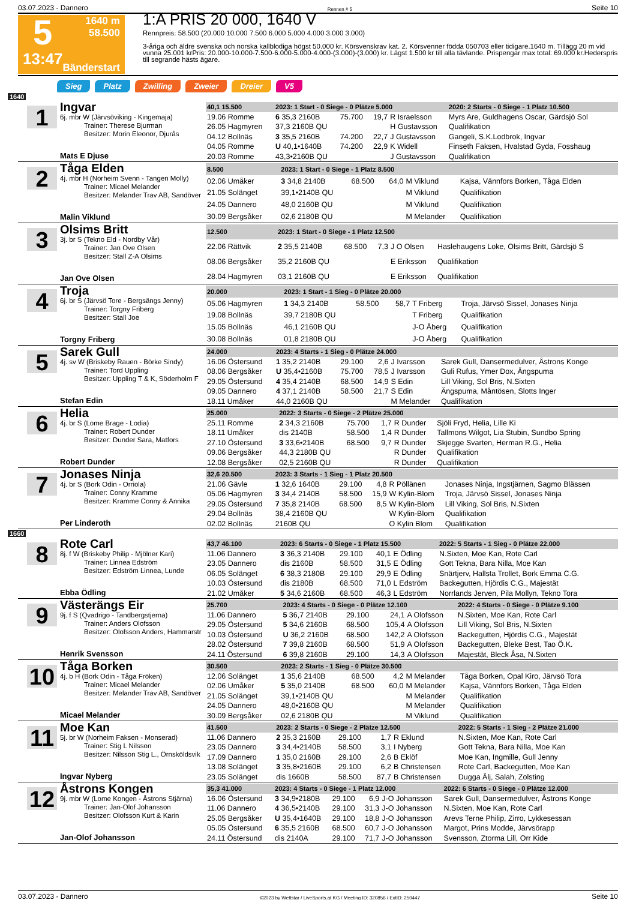03.07.2023 - Dannero Rennen # 5 Seite 10
5
13:47
1640 m
58.500
Bänderstart
1:A PRIS 20 000, 1640 V
Rennpreis: 58.500 (20.000 10.000 7.500 6.000 5.000 4.000 3.000 3.000)
3-åriga och äldre svenska och norska kallblodiga högst 50.000 kr. Körsvenskrav kat. 2. Körsvenner födda 050703 eller tidigare.1640 m. Tillägg 20 m vid vunna 25.001 krPris: 20.000-10.000-7.500-6.000-5.000-4.000-(3.000)-(3.000) kr. Lägst 1.500 kr till alla tävlande. Prispengar max total: 69.000 kr.Hederspris till segrande hästs ägare.
Sieg Platz Zwilling Zweier Dreier V5
1640
1
Ingvar
6j. mbr W (Järvsöviking - Kingemaja)
Trainer: Therese Bjurman
Besitzer: Morin Eleonor, Djurås
Mats E Djuse
| 40,1 15.500 | 2023: 1 Start - 0 Siege - 0 Plätze 5.000 | | | | 2020: 2 Starts - 0 Siege - 1 Platz 10.500 |
| --- | --- | --- | --- | --- | --- |
| 19.06 Romme | 6 35,3 2160B | 75.700 | 19,7 | R Israelsson | Myrs Are, Guldhagens Oscar, Gärdsjö Sol |
| 26.05 Hagmyren | 37,3 2160B QU | | | H Gustavsson | Qualifikation |
| 04.12 Bollnäs | 3 35,5 2160B | 74.200 | 22,7 | J Gustavsson | Gangeli, S.K.Lodbrok, Ingvar |
| 04.05 Romme | U 40,1•1640B | 74.200 | 22,9 | K Widell | Finseth Faksen, Hvalstad Gyda, Fosshaug |
| 20.03 Romme | 43,3•2160B QU | | | J Gustavsson | Qualifikation |
2
Tåga Elden
4j. mbr H (Norheim Svenn - Tangen Molly)
Trainer: Micael Melander
Besitzer: Melander Trav AB, Sandöver
Malin Viklund
| 8.500 | 2023: 1 Start - 0 Siege - 1 Platz 8.500 | | | | |
| --- | --- | --- | --- | --- | --- |
| 02.06 Umåker | 3 34,8 2140B | 68.500 | 64,0 | M Viklund | Kajsa, Vännfors Borken, Tåga Elden |
| 21.05 Solänget | 39,1•2140B QU | | | M Viklund | Qualifikation |
| 24.05 Dannero | 48,0 2160B QU | | | M Viklund | Qualifikation |
| 30.09 Bergsåker | 02,6 2180B QU | | | M Melander | Qualifikation |
3
Olsims Britt
3j. br S (Tekno Eld - Nordby Vår)
Trainer: Jan Ove Olsen
Besitzer: Stall Z-A Olsims
Jan Ove Olsen
| 12.500 | 2023: 1 Start - 0 Siege - 1 Platz 12.500 | | | | |
| --- | --- | --- | --- | --- | --- |
| 22.06 Rättvik | 2 35,5 2140B | 68.500 | 7,3 | J O Olsen | Haslehaugens Loke, Olsims Britt, Gärdsjö S |
| 08.06 Bergsåker | 35,2 2160B QU | | | E Eriksson | Qualifikation |
| 28.04 Hagmyren | 03,1 2160B QU | | | E Eriksson | Qualifikation |
4
Troja
6j. br S (Järvsö Tore - Bergsängs Jenny)
Trainer: Torgny Friberg
Besitzer: Stall Joe
Torgny Friberg
| 20.000 | 2023: 1 Start - 1 Sieg - 0 Plätze 20.000 | | | | |
| --- | --- | --- | --- | --- | --- |
| 05.06 Hagmyren | 1 34,3 2140B | 58.500 | 58,7 | T Friberg | Troja, Järvsö Sissel, Jonases Ninja |
| 19.08 Bollnäs | 39,7 2180B QU | | | T Friberg | Qualifikation |
| 15.05 Bollnäs | 46,1 2160B QU | | | J-O Åberg | Qualifikation |
| 30.08 Bollnäs | 01,8 2180B QU | | | J-O Åberg | Qualifikation |
5
Sarek Gull
4j. sv W (Briskeby Rauen - Börke Sindy)
Trainer: Tord Uppling
Besitzer: Uppling T & K, Söderholm F
Stefan Edin
| 24.000 | 2023: 4 Starts - 1 Sieg - 0 Plätze 24.000 | | | | |
| --- | --- | --- | --- | --- | --- |
| 16.06 Östersund | 1 35,2 2140B | 29.100 | 2,6 | J Ivarsson | Sarek Gull, Dansermedulver, Åstrons Konge |
| 08.06 Bergsåker | U 35,4•2160B | 75.700 | 78,5 | J Ivarsson | Guli Rufus, Ymer Dox, Ängspuma |
| 29.05 Östersund | 4 35,4 2140B | 68.500 | 14,9 | S Edin | Lill Viking, Sol Bris, N.Sixten |
| 09.05 Dannero | 4 37,1 2140B | 58.500 | 21,7 | S Edin | Ängspuma, Måntösen, Slotts Inger |
| 18.11 Umåker | 44,0 2160B QU | | | M Melander | Qualifikation |
6
Helia
4j. br S (Lome Brage - Lodia)
Trainer: Robert Dunder
Besitzer: Dunder Sara, Matfors
Robert Dunder
| 25.000 | 2022: 3 Starts - 0 Siege - 2 Plätze 25.000 | | | | |
| --- | --- | --- | --- | --- | --- |
| 25.11 Romme | 2 34,3 2160B | 75.700 | 1,7 | R Dunder | Sjöli Fryd, Helia, Lille Ki |
| 18.11 Umåker | dis 2140B | 58.500 | 1,4 | R Dunder | Tallmons Wilgot, Lia Stubin, Sundbo Spring |
| 27.10 Östersund | 3 33,6•2140B | 68.500 | 9,7 | R Dunder | Skjegge Svarten, Herman R.G., Helia |
| 09.06 Bergsåker | 44,3 2180B QU | | | R Dunder | Qualifikation |
| 12.08 Bergsåker | 02,5 2160B QU | | | R Dunder | Qualifikation |
7
Jonases Ninja
4j. br S (Bork Odin - Orriola)
Trainer: Conny Kramme
Besitzer: Kramme Conny & Annika
Per Linderoth
| 32,6 20.500 | 2023: 3 Starts - 1 Sieg - 1 Platz 20.500 | | | | |
| --- | --- | --- | --- | --- | --- |
| 21.06 Gävle | 1 32,6 1640B | 29.100 | 4,8 | R Pöllänen | Jonases Ninja, Ingstjärnen, Sagmo Blässen |
| 05.06 Hagmyren | 3 34,4 2140B | 58.500 | 15,9 | W Kylin-Blom | Troja, Järvsö Sissel, Jonases Ninja |
| 29.05 Östersund | 7 35,8 2140B | 68.500 | 8,5 | W Kylin-Blom | Lill Viking, Sol Bris, N.Sixten |
| 29.04 Bollnäs | 38,4 2160B QU | | | W Kylin-Blom | Qualifikation |
| 02.02 Bollnäs | 2160B QU | | | O Kylin Blom | Qualifikation |
1660
8
Rote Carl
8j. f W (Briskeby Philip - Mjölner Kari)
Trainer: Linnea Edström
Besitzer: Edström Linnea, Lunde
Ebba Ödling
| 43,7 46.100 | 2023: 6 Starts - 0 Siege - 1 Platz 15.500 | | | | 2022: 5 Starts - 1 Sieg - 0 Plätze 22.000 |
| --- | --- | --- | --- | --- | --- |
| 11.06 Dannero | 3 36,3 2140B | 29.100 | 40,1 | E Ödling | N.Sixten, Moe Kan, Rote Carl |
| 23.05 Dannero | dis 2160B | 58.500 | 31,5 | E Ödling | Gott Tekna, Bara Nilla, Moe Kan |
| 06.05 Solänget | 6 38,3 2180B | 29.100 | 29,9 | E Ödling | Snärtjerv, Hallsta Trollet, Bork Emma C.G. |
| 10.03 Östersund | dis 2180B | 68.500 | 71,0 | L Edström | Backegutten, Hjördis C.G., Majestät |
| 21.02 Umåker | 5 34,6 2160B | 68.500 | 46,3 | L Edström | Norrlands Jerven, Pila Mollyn, Tekno Tora |
9
Västerängs Eir
9j. f S (Qvadrigo - Tandbergstjerna)
Trainer: Anders Olofsson
Besitzer: Olofsson Anders, Hammarstr
Henrik Svensson
| 25.700 | 2023: 4 Starts - 0 Siege - 0 Plätze 12.100 | | | | 2022: 4 Starts - 0 Siege - 0 Plätze 9.100 |
| --- | --- | --- | --- | --- | --- |
| 11.06 Dannero | 5 36,7 2140B | 29.100 | 24,1 | A Olofsson | N.Sixten, Moe Kan, Rote Carl |
| 29.05 Östersund | 5 34,6 2160B | 68.500 | 105,4 | A Olofsson | Lill Viking, Sol Bris, N.Sixten |
| 10.03 Östersund | U 36,2 2160B | 68.500 | 142,2 | A Olofsson | Backegutten, Hjördis C.G., Majestät |
| 28.02 Östersund | 7 39,8 2160B | 68.500 | 51,9 | A Olofsson | Backegutten, Bleke Best, Tao Ö.K. |
| 24.11 Östersund | 6 39,8 2160B | 29.100 | 14,3 | A Olofsson | Majestät, Bleck Åsa, N.Sixten |
10
Tåga Borken
4j. b H (Bork Odin - Tåga Fröken)
Trainer: Micael Melander
Besitzer: Melander Trav AB, Sandöver
Micael Melander
| 30.500 | 2023: 2 Starts - 1 Sieg - 0 Plätze 30.500 | | | | |
| --- | --- | --- | --- | --- | --- |
| 12.06 Solänget | 1 35,6 2140B | 68.500 | 4,2 | M Melander | Tåga Borken, Opal Kiro, Järvsö Tora |
| 02.06 Umåker | 5 35,0 2140B | 68.500 | 60,0 | M Melander | Kajsa, Vännfors Borken, Tåga Elden |
| 21.05 Solänget | 39,1•2140B QU | | | M Melander | Qualifikation |
| 24.05 Dannero | 48,0•2160B QU | | | M Melander | Qualifikation |
| 30.09 Bergsåker | 02,6 2180B QU | | | M Viklund | Qualifikation |
11
Moe Kan
5j. br W (Norheim Faksen - Monserad)
Trainer: Stig L Nilsson
Besitzer: Nilsson Stig L., Örnsköldsvik
Ingvar Nyberg
| 41.500 | 2023: 2 Starts - 0 Siege - 2 Plätze 12.500 | | | | 2022: 5 Starts - 1 Sieg - 2 Plätze 21.000 |
| --- | --- | --- | --- | --- | --- |
| 11.06 Dannero | 2 35,3 2160B | 29.100 | 1,7 | R Eklund | N.Sixten, Moe Kan, Rote Carl |
| 23.05 Dannero | 3 34,4•2140B | 58.500 | 3,1 | I Nyberg | Gott Tekna, Bara Nilla, Moe Kan |
| 17.09 Dannero | 1 35,0 2160B | 29.100 | 2,6 | B Eklöf | Moe Kan, Ingmille, Gull Jenny |
| 13.08 Solänget | 3 35,8•2160B | 29.100 | 6,2 | B Christensen | Rote Carl, Backegutten, Moe Kan |
| 23.05 Solänget | dis 1660B | 58.500 | 87,7 | B Christensen | Dugga Älj, Salah, Zolsting |
12
Åstrons Kongen
9j. mbr W (Lome Kongen - Åstrons Stjärna)
Trainer: Jan-Olof Johansson
Besitzer: Olofsson Kurt & Karin
Jan-Olof Johansson
| 35,3 41.000 | 2023: 4 Starts - 0 Siege - 1 Platz 12.000 | | | | 2022: 6 Starts - 0 Siege - 0 Plätze 12.000 |
| --- | --- | --- | --- | --- | --- |
| 16.06 Östersund | 3 34,9•2180B | 29.100 | 6,9 | J-O Johansson | Sarek Gull, Dansermedulver, Åstrons Konge |
| 11.06 Dannero | 4 36,5•2140B | 29.100 | 31,3 | J-O Johansson | N.Sixten, Moe Kan, Rote Carl |
| 25.05 Bergsåker | U 35,4•1640B | 29.100 | 18,8 | J-O Johansson | Arevs Terne Philip, Zirro, Lykkesessan |
| 05.05 Östersund | 6 35,5 2160B | 68.500 | 60,7 | J-O Johansson | Margot, Prins Modde, Järvsörapp |
| 24.11 Östersund | dis 2140A | 29.100 | 71,7 | J-O Johansson | Svensson, Ztorma Lill, Orr Kide |
03.07.2023 - Dannero ©2023 by Wettstar / LiveSports.at KG / Meeting ID: 320856 / ExtID: 250447 Seite 10